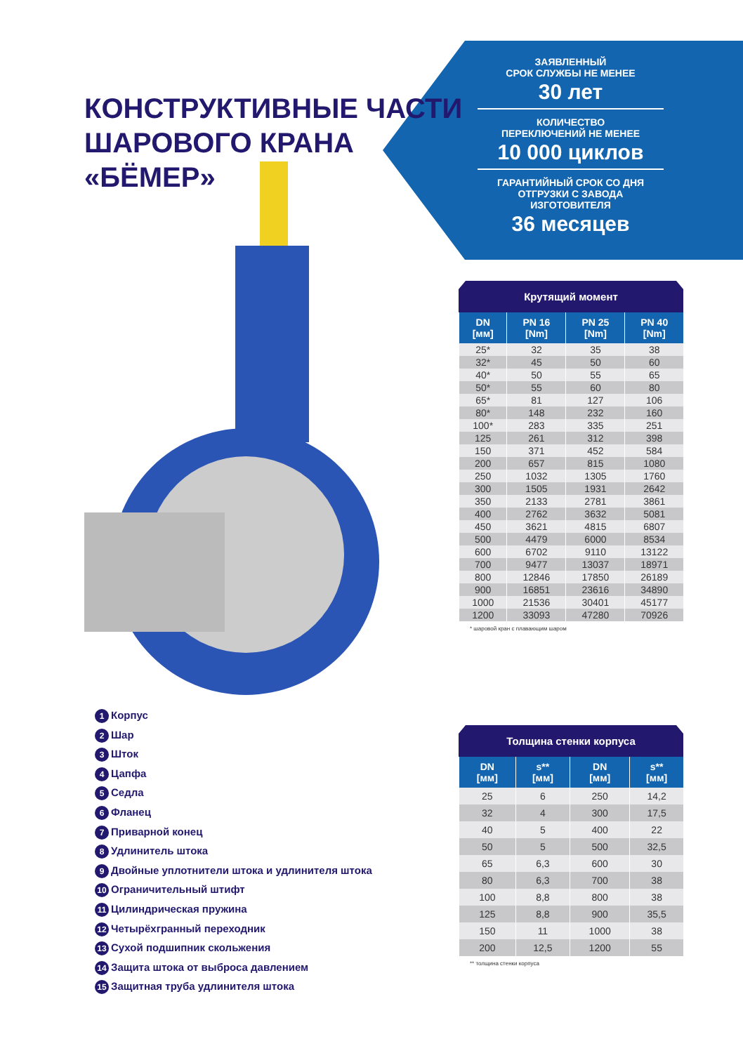ЗАЯВЛЕННЫЙ
СРОК СЛУЖБЫ НЕ МЕНЕЕ
30 лет
КОЛИЧЕСТВО
ПЕРЕКЛЮЧЕНИЙ НЕ МЕНЕЕ
10 000 циклов
ГАРАНТИЙНЫЙ СРОК СО ДНЯ
ОТГРУЗКИ С ЗАВОДА ИЗГОТОВИТЕЛЯ
36 месяцев
КОНСТРУКТИВНЫЕ ЧАСТИ
ШАРОВОГО КРАНА
«БЁМЕР»
1 Корпус
2 Шар
3 Шток
4 Цапфа
5 Седла
6 Фланец
7 Приварной конец
8 Удлинитель штока
9 Двойные уплотнители штока и удлинителя штока
10 Ограничительный штифт
11 Цилиндрическая пружина
12 Четырёхгранный переходник
13 Сухой подшипник скольжения
14 Защита штока от выброса давлением
15 Защитная труба удлинителя штока
Крутящий момент
| DN [мм] | PN 16 [Nm] | PN 25 [Nm] | PN 40 [Nm] |
| --- | --- | --- | --- |
| 25* | 32 | 35 | 38 |
| 32* | 45 | 50 | 60 |
| 40* | 50 | 55 | 65 |
| 50* | 55 | 60 | 80 |
| 65* | 81 | 127 | 106 |
| 80* | 148 | 232 | 160 |
| 100* | 283 | 335 | 251 |
| 125 | 261 | 312 | 398 |
| 150 | 371 | 452 | 584 |
| 200 | 657 | 815 | 1080 |
| 250 | 1032 | 1305 | 1760 |
| 300 | 1505 | 1931 | 2642 |
| 350 | 2133 | 2781 | 3861 |
| 400 | 2762 | 3632 | 5081 |
| 450 | 3621 | 4815 | 6807 |
| 500 | 4479 | 6000 | 8534 |
| 600 | 6702 | 9110 | 13122 |
| 700 | 9477 | 13037 | 18971 |
| 800 | 12846 | 17850 | 26189 |
| 900 | 16851 | 23616 | 34890 |
| 1000 | 21536 | 30401 | 45177 |
| 1200 | 33093 | 47280 | 70926 |
* шаровой кран с плавающим шаром
Толщина стенки корпуса
| DN [мм] | s** [мм] | DN [мм] | s** [мм] |
| --- | --- | --- | --- |
| 25 | 6 | 250 | 14,2 |
| 32 | 4 | 300 | 17,5 |
| 40 | 5 | 400 | 22 |
| 50 | 5 | 500 | 32,5 |
| 65 | 6,3 | 600 | 30 |
| 80 | 6,3 | 700 | 38 |
| 100 | 8,8 | 800 | 38 |
| 125 | 8,8 | 900 | 35,5 |
| 150 | 11 | 1000 | 38 |
| 200 | 12,5 | 1200 | 55 |
** толщина стенки корпуса